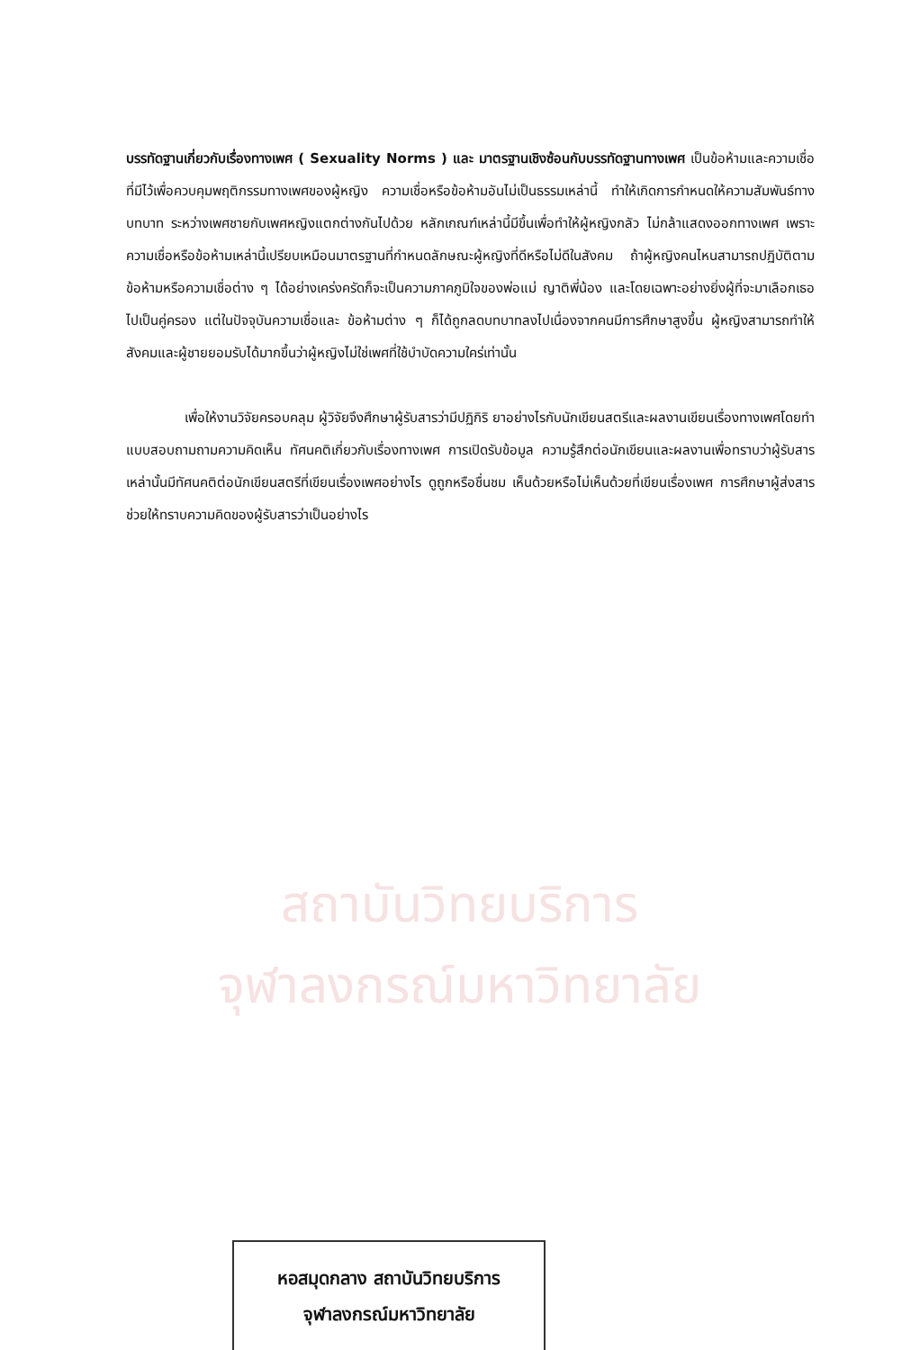สถาบันวิทยบริการ
จุฬาลงกรณ์มหาวิทยาลัย
บรรทัดฐานเกี่ยวกับเรื่องทางเพศ ( Sexuality Norms ) และ มาตรฐานเชิงซ้อนกับบรรทัดฐานทางเพศ เป็นข้อห้ามและความเชื่อที่มีไว้เพื่อควบคุมพฤติกรรมทางเพศของผู้หญิง ความเชื่อหรือข้อห้ามอันไม่เป็นธรรมเหล่านี้ ทำให้เกิดการกำหนดให้ความสัมพันธ์ทางบทบาท ระหว่างเพศชายกับเพศหญิงแตกต่างกันไปด้วย หลักเกณฑ์เหล่านี้มีขึ้นเพื่อทำให้ผู้หญิงกลัว ไม่กล้าแสดงออกทางเพศ เพราะความเชื่อหรือข้อห้ามเหล่านี้เปรียบเหมือนมาตรฐานที่กำหนดลักษณะผู้หญิงที่ดีหรือไม่ดีในสังคม ถ้าผู้หญิงคนไหนสามารถปฏิบัติตามข้อห้ามหรือความเชื่อต่าง ๆ ได้อย่างเคร่งครัดก็จะเป็นความภาคภูมิใจของพ่อแม่ ญาติพี่น้อง และโดยเฉพาะอย่างยิ่งผู้ที่จะมาเลือกเธอไปเป็นคู่ครอง แต่ในปัจจุบันความเชื่อและ ข้อห้ามต่าง ๆ ก็ได้ถูกลดบทบาทลงไปเนื่องจากคนมีการศึกษาสูงขึ้น ผู้หญิงสามารถทำให้สังคมและผู้ชายยอมรับได้มากขึ้นว่าผู้หญิงไม่ใช่เพศที่ใช้บำบัดความใคร่เท่านั้น
เพื่อให้งานวิจัยครอบคลุม ผู้วิจัยจึงศึกษาผู้รับสารว่ามีปฏิกิริ ยาอย่างไรกับนักเขียนสตรีและผลงานเขียนเรื่องทางเพศโดยทำแบบสอบถามถามความคิดเห็น ทัศนคติเกี่ยวกับเรื่องทางเพศ การเปิดรับข้อมูล ความรู้สึกต่อนักเขียนและผลงานเพื่อทราบว่าผู้รับสารเหล่านั้นมีทัศนคติต่อนักเขียนสตรีที่เขียนเรื่องเพศอย่างไร ดูถูกหรือชื่นชม เห็นด้วยหรือไม่เห็นด้วยที่เขียนเรื่องเพศ การศึกษาผู้ส่งสารช่วยให้ทราบความคิดของผู้รับสารว่าเป็นอย่างไร
หอสมุดกลาง สถาบันวิทยบริการ
จุฬาลงกรณ์มหาวิทยาลัย